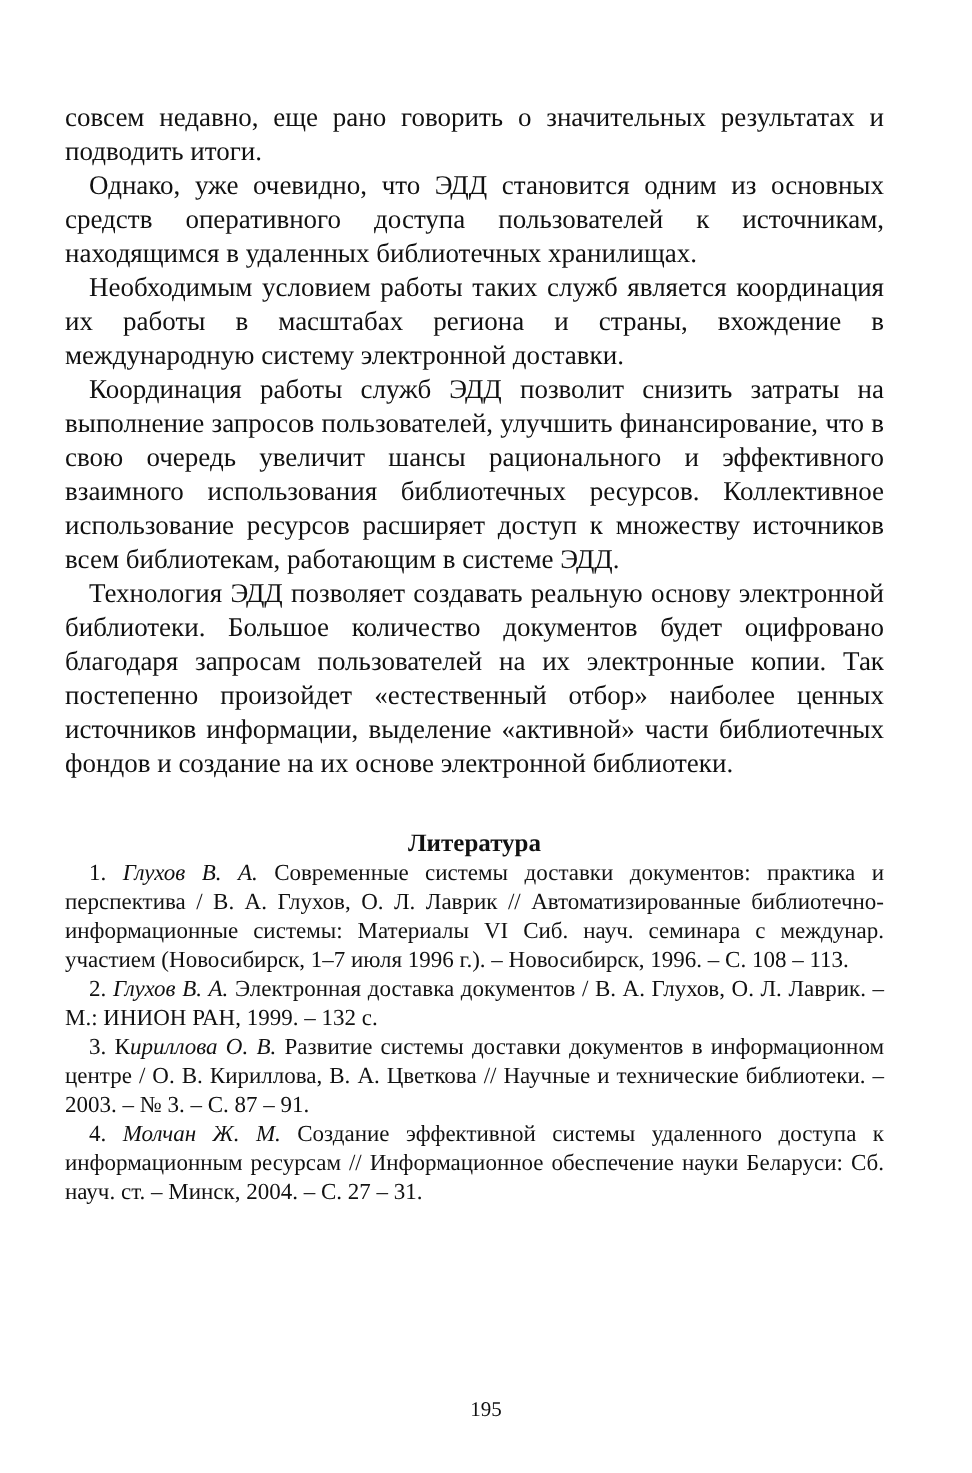совсем недавно, еще рано говорить о значительных результатах и подводить итоги.
Однако, уже очевидно, что ЭДД становится одним из основных средств оперативного доступа пользователей к источникам, находящимся в удаленных библиотечных хранилищах.
Необходимым условием работы таких служб является координация их работы в масштабах региона и страны, вхождение в международную систему электронной доставки.
Координация работы служб ЭДД позволит снизить затраты на выполнение запросов пользователей, улучшить финансирование, что в свою очередь увеличит шансы рационального и эффективного взаимного использования библиотечных ресурсов. Коллективное использование ресурсов расширяет доступ к множеству источников всем библиотекам, работающим в системе ЭДД.
Технология ЭДД позволяет создавать реальную основу электронной библиотеки. Большое количество документов будет оцифровано благодаря запросам пользователей на их электронные копии. Так постепенно произойдет «естественный отбор» наиболее ценных источников информации, выделение «активной» части библиотечных фондов и создание на их основе электронной библиотеки.
Литература
1. Глухов В. А. Современные системы доставки документов: практика и перспектива / В. А. Глухов, О. Л. Лаврик // Автоматизированные библиотечно-информационные системы: Материалы VI Сиб. науч. семинара с междунар. участием (Новосибирск, 1–7 июля 1996 г.). – Новосибирск, 1996. – С. 108 – 113.
2. Глухов В. А. Электронная доставка документов / В. А. Глухов, О. Л. Лаврик. – М.: ИНИОН РАН, 1999. – 132 с.
3. Кириллова О. В. Развитие системы доставки документов в информационном центре / О. В. Кириллова, В. А. Цветкова // Научные и технические библиотеки. – 2003. – № 3. – С. 87 – 91.
4. Молчан Ж. М. Создание эффективной системы удаленного доступа к информационным ресурсам // Информационное обеспечение науки Беларуси: Сб. науч. ст. – Минск, 2004. – С. 27 – 31.
195